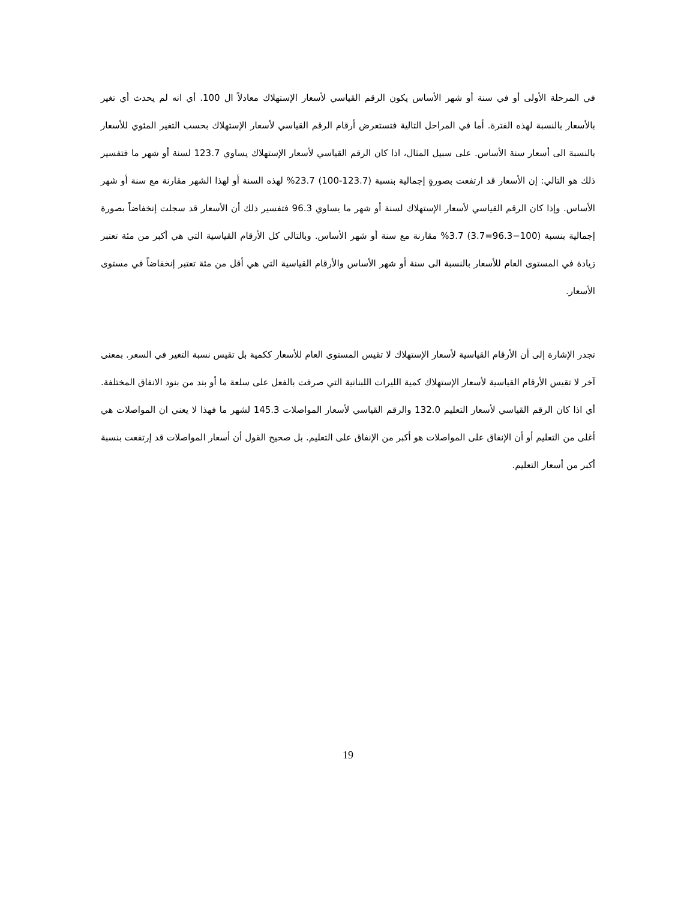في المرحلة الأولى أو في سنة أو شهر الأساس يكون الرقم القياسي لأسعار الإستهلاك معادلاً ال 100. أي انه لم يحدث أي تغير بالأسعار بالنسبة لهذه الفترة. أما في المراحل التالية فتستعرض أرقام الرقم القياسي لأسعار الإستهلاك بحسب التغير المئوي للأسعار بالنسبة الى أسعار سنة الأساس. على سبيل المثال، اذا كان الرقم القياسي لأسعار الإستهلاك يساوي 123.7 لسنة أو شهر ما فتفسير ذلك هو التالي: إن الأسعار قد ارتفعت بصورةٍ إجمالية بنسبة (123.7-100) 23.7% لهذه السنة أو لهذا الشهر مقارنة مع سنة أو شهر الأساس. وإذا كان الرقم القياسي لأسعار الإستهلاك لسنة أو شهر ما يساوي 96.3 فتفسير ذلك أن الأسعار قد سجلت إنخفاضاً بصورة إجمالية بنسبة (100−96.3=3.7) 3.7% مقارنة مع سنة أو شهر الأساس. وبالتالي كل الأرقام القياسية التي هي أكبر من مئة تعتبر زيادة في المستوى العام للأسعار بالنسبة الى سنة أو شهر الأساس والأرقام القياسية التي هي أقل من مئة تعتبر إنخفاضاً في مستوى الأسعار.
تجدر الإشارة إلى أن الأرقام القياسية لأسعار الإستهلاك لا تقيس المستوى العام للأسعار ككمية بل تقيس نسبة التغير في السعر. بمعنى آخر لا تقيس الأرقام القياسية لأسعار الإستهلاك كمية الليرات اللبنانية التي صرفت بالفعل على سلعة ما أو بند من بنود الانفاق المختلفة. أي اذا كان الرقم القياسي لأسعار التعليم 132.0 والرقم القياسي لأسعار المواصلات 145.3 لشهر ما فهذا لا يعني ان المواصلات هي أغلى من التعليم أو أن الإنفاق على المواصلات هو أكبر من الإنفاق على التعليم. بل صحيح القول أن أسعار المواصلات قد إرتفعت بنسبة أكبر من أسعار التعليم.
19